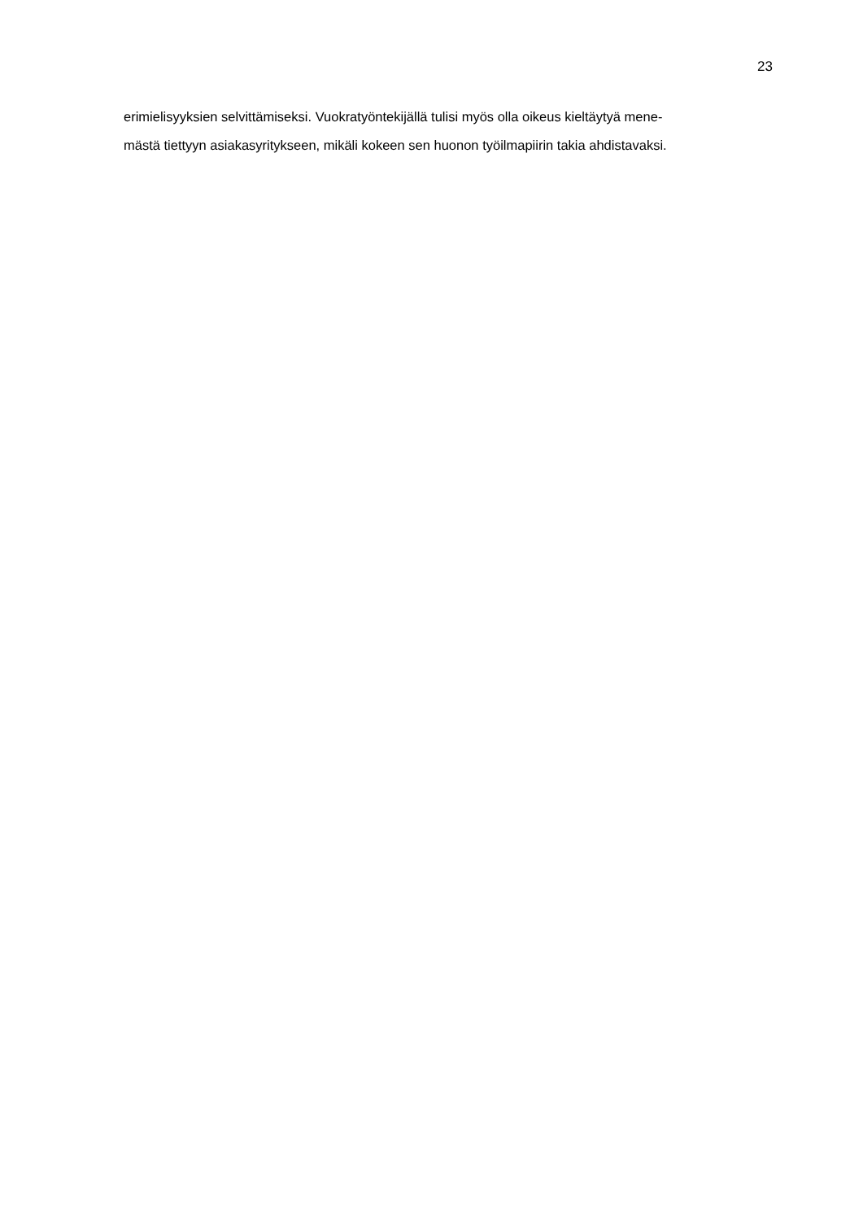23
erimielisyyksien selvittämiseksi. Vuokratyöntekijällä tulisi myös olla oikeus kieltäytyä mene-
mästä tiettyyn asiakasyritykseen, mikäli kokeen sen huonon työilmapiirin takia ahdistavaksi.